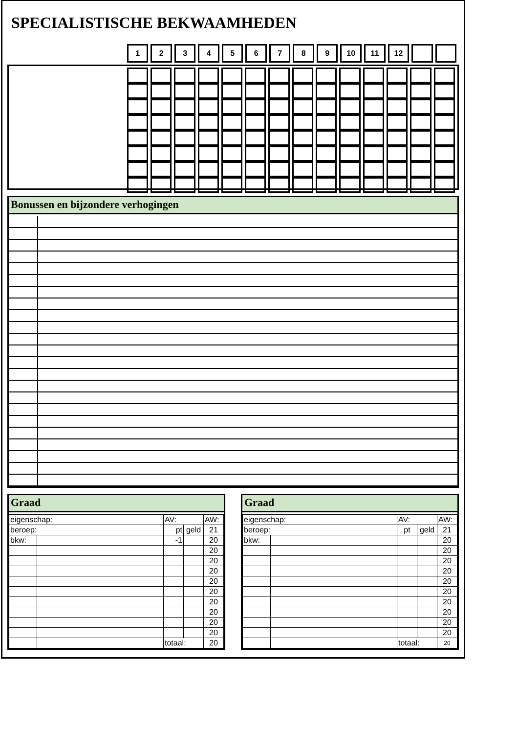SPECIALISTISCHE BEKWAAMHEDEN
| 1 | 2 | 3 | 4 | 5 | 6 | 7 | 8 | 9 | 10 | 11 | 12 | | |
Bonussen en bijzondere verhogingen
Graad
| eigenschap: | | | AV: | | AW: |
| beroep: | | | pt | geld | 21 |
| bkw: | | | -1 | | 20 |
| | | | | | 20 |
| | | | | | 20 |
| | | | | | 20 |
| | | | | | 20 |
| | | | | | 20 |
| | | | | | 20 |
| | | | | | 20 |
| | | | | | 20 |
| | | | | | 20 |
| | | totaal: | | | 20 |
Graad
| eigenschap: | | | AV: | | AW: |
| beroep: | | | pt | geld | 21 |
| bkw: | | | | | 20 |
| | | | | | 20 |
| | | | | | 20 |
| | | | | | 20 |
| | | | | | 20 |
| | | | | | 20 |
| | | | | | 20 |
| | | | | | 20 |
| | | | | | 20 |
| | | | | | 20 |
| | | totaal: | | | 20 |